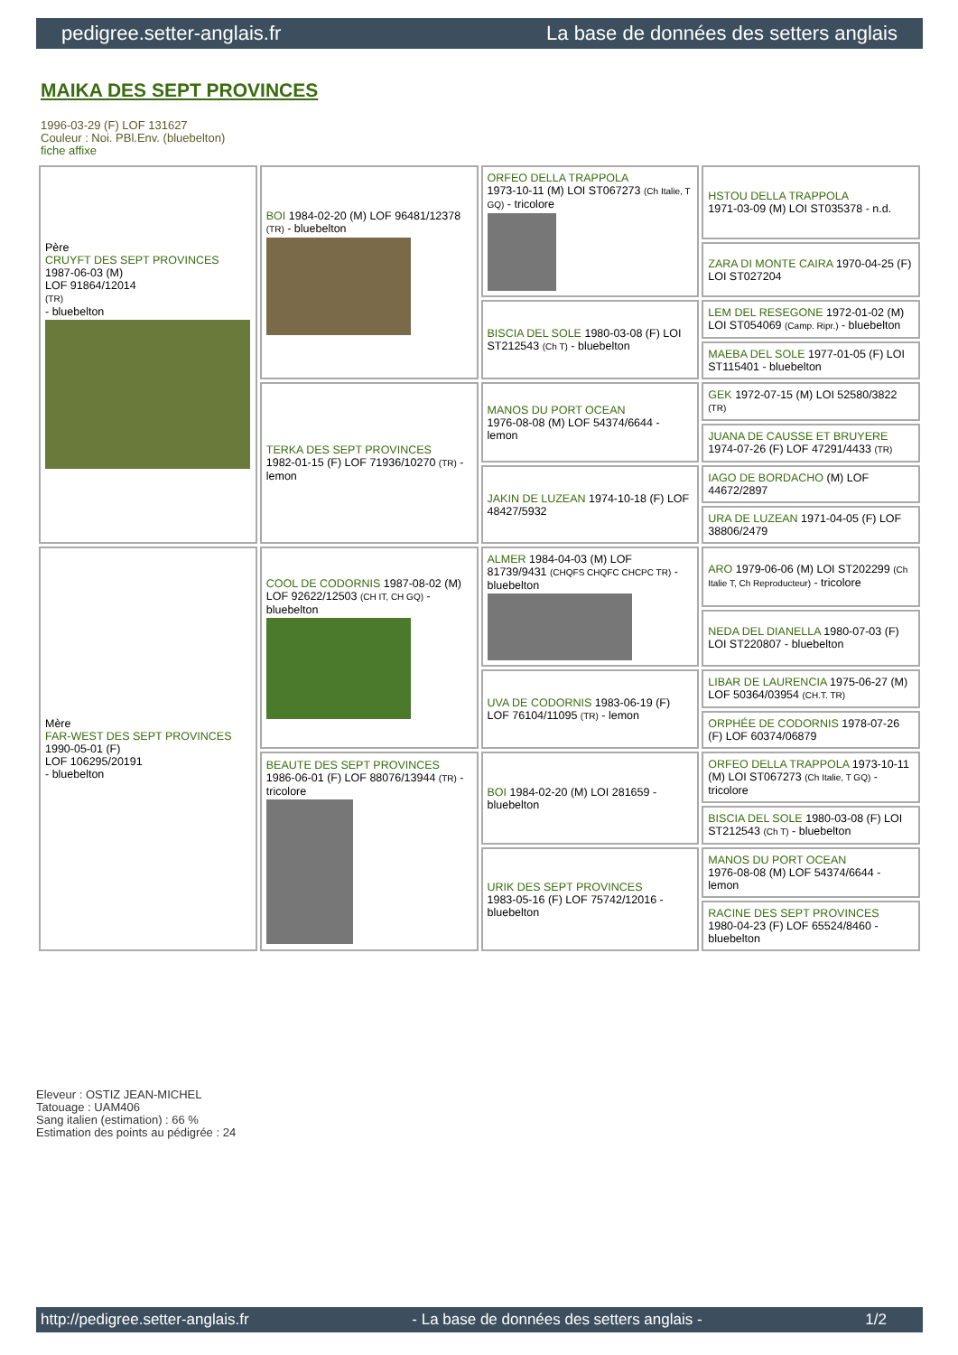pedigree.setter-anglais.fr La base de données des setters anglais
MAIKA DES SEPT PROVINCES
1996-03-29 (F) LOF 131627
Couleur : Noi. PBl.Env. (bluebelton)
fiche affixe
| Père CRUYFT DES SEPT PROVINCES 1987-06-03 (M) LOF 91864/12014 (TR) - bluebelton | BOI 1984-02-20 (M) LOF 96481/12378 (TR) - bluebelton | ORFEO DELLA TRAPPOLA 1973-10-11 (M) LOI ST067273 (Ch Italie, T GQ) - tricolore | HSTOU DELLA TRAPPOLA 1971-03-09 (M) LOI ST035378 - n.d. |
| | | | ZARA DI MONTE CAIRA 1970-04-25 (F) LOI ST027204 |
| | | BISCIA DEL SOLE 1980-03-08 (F) LOI ST212543 (Ch T) - bluebelton | LEM DEL RESEGONE 1972-01-02 (M) LOI ST054069 (Camp. Ripr.) - bluebelton |
| | | | MAEBA DEL SOLE 1977-01-05 (F) LOI ST115401 - bluebelton |
| | TERKA DES SEPT PROVINCES 1982-01-15 (F) LOF 71936/10270 (TR) - lemon | MANOS DU PORT OCEAN 1976-08-08 (M) LOF 54374/6644 - lemon | GEK 1972-07-15 (M) LOI 52580/3822 (TR) |
| | | | JUANA DE CAUSSE ET BRUYERE 1974-07-26 (F) LOF 47291/4433 (TR) |
| | | JAKIN DE LUZEAN 1974-10-18 (F) LOF 48427/5932 | IAGO DE BORDACHO (M) LOF 44672/2897 |
| | | | URA DE LUZEAN 1971-04-05 (F) LOF 38806/2479 |
| Mère FAR-WEST DES SEPT PROVINCES 1990-05-01 (F) LOF 106295/20191 - bluebelton | COOL DE CODORNIS 1987-08-02 (M) LOF 92622/12503 (CH IT, CH GQ) - bluebelton | ALMER 1984-04-03 (M) LOF 81739/9431 (CHQFS CHQFC CHCPC TR) - bluebelton | ARO 1979-06-06 (M) LOI ST202299 (Ch Italie T, Ch Reproducteur) - tricolore |
| | | | NEDA DEL DIANELLA 1980-07-03 (F) LOI ST220807 - bluebelton |
| | | UVA DE CODORNIS 1983-06-19 (F) LOF 76104/11095 (TR) - lemon | LIBAR DE LAURENCIA 1975-06-27 (M) LOF 50364/03954 (CH.T. TR) |
| | | | ORPHÉE DE CODORNIS 1978-07-26 (F) LOF 60374/06879 |
| | BEAUTE DES SEPT PROVINCES 1986-06-01 (F) LOF 88076/13944 (TR) - tricolore | BOI 1984-02-20 (M) LOI 281659 - bluebelton | ORFEO DELLA TRAPPOLA 1973-10-11 (M) LOI ST067273 (Ch Italie, T GQ) - tricolore |
| | | | BISCIA DEL SOLE 1980-03-08 (F) LOI ST212543 (Ch T) - bluebelton |
| | | URIK DES SEPT PROVINCES 1983-05-16 (F) LOF 75742/12016 - bluebelton | MANOS DU PORT OCEAN 1976-08-08 (M) LOF 54374/6644 - lemon |
| | | | RACINE DES SEPT PROVINCES 1980-04-23 (F) LOF 65524/8460 - bluebelton |
Eleveur : OSTIZ JEAN-MICHEL
Tatouage : UAM406
Sang italien (estimation) : 66 %
Estimation des points au pédigrée : 24
http://pedigree.setter-anglais.fr - La base de données des setters anglais - 1/2